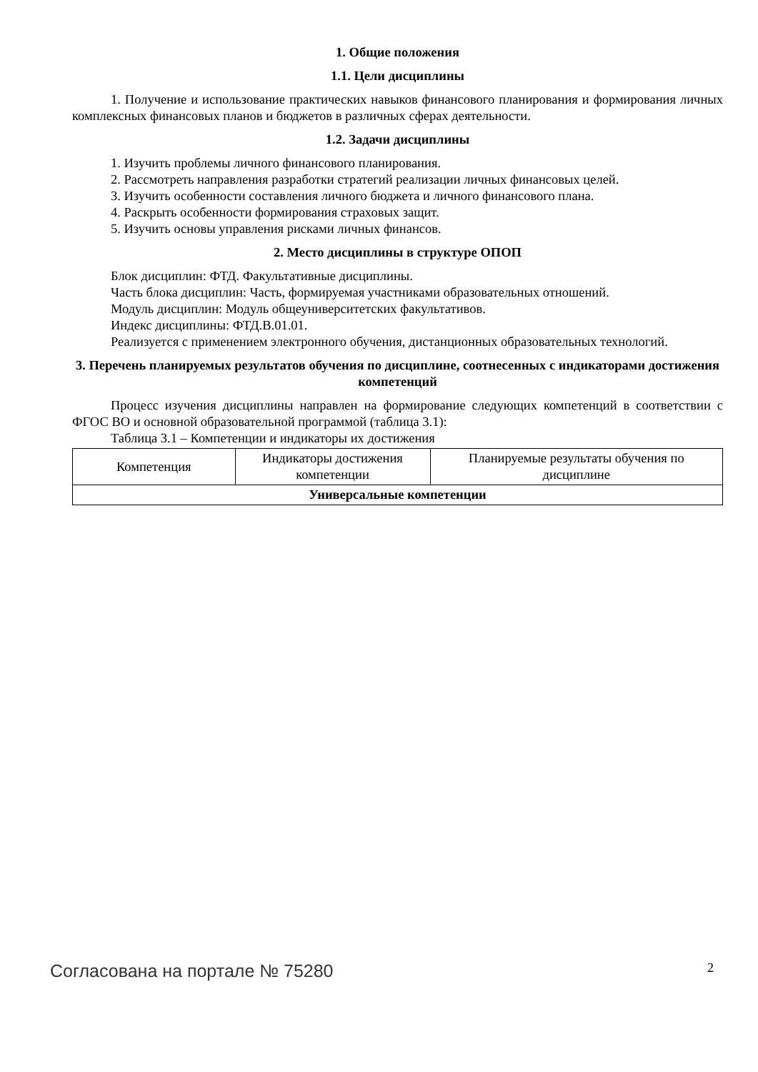1. Общие положения
1.1. Цели дисциплины
1. Получение и использование практических навыков финансового планирования и формирования личных комплексных финансовых планов и бюджетов в различных сферах деятельности.
1.2. Задачи дисциплины
1. Изучить проблемы личного финансового планирования.
2. Рассмотреть направления разработки стратегий реализации личных финансовых целей.
3. Изучить особенности составления личного бюджета и личного финансового плана.
4. Раскрыть особенности формирования страховых защит.
5. Изучить основы управления рисками личных финансов.
2. Место дисциплины в структуре ОПОП
Блок дисциплин: ФТД. Факультативные дисциплины.
Часть блока дисциплин: Часть, формируемая участниками образовательных отношений.
Модуль дисциплин: Модуль общеуниверситетских факультативов.
Индекс дисциплины: ФТД.В.01.01.
Реализуется с применением электронного обучения, дистанционных образовательных технологий.
3. Перечень планируемых результатов обучения по дисциплине, соотнесенных с индикаторами достижения компетенций
Процесс изучения дисциплины направлен на формирование следующих компетенций в соответствии с ФГОС ВО и основной образовательной программой (таблица 3.1):
Таблица 3.1 – Компетенции и индикаторы их достижения
| Компетенция | Индикаторы достижения компетенции | Планируемые результаты обучения по дисциплине |
| --- | --- | --- |
| Универсальные компетенции | | |
Согласована на портале № 75280 2